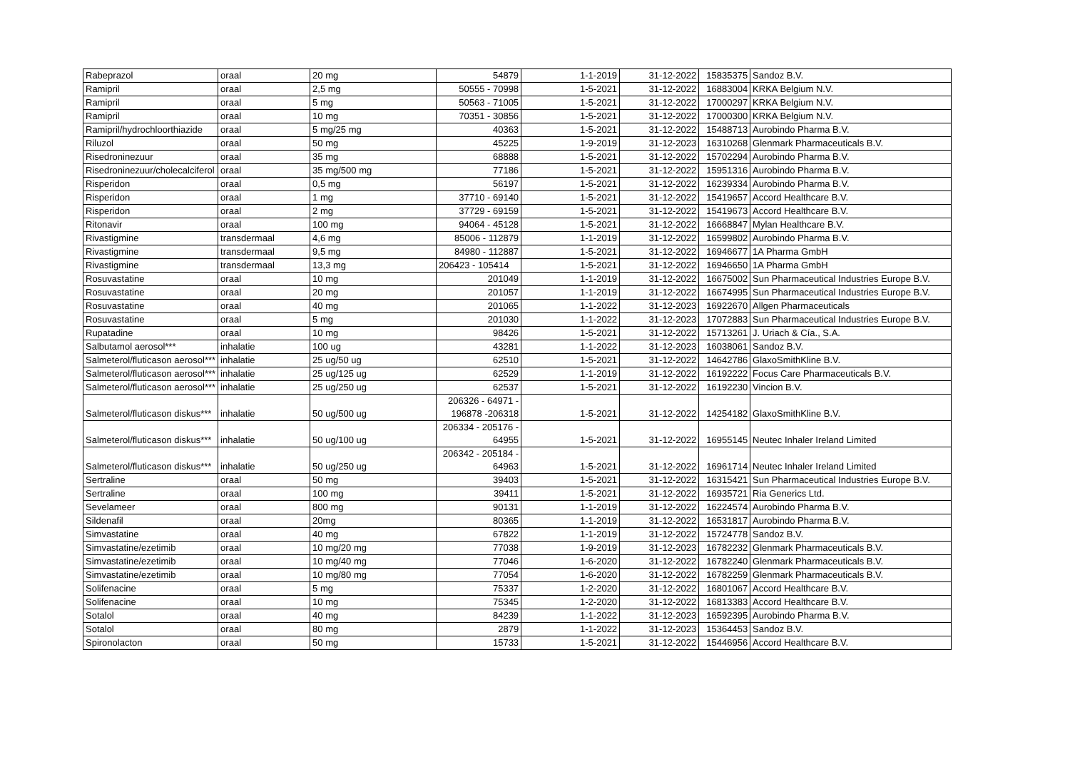| Rabeprazol | oraal | 20 mg | 54879 | 1-1-2019 | 31-12-2022 | 15835375 | Sandoz B.V. |
| Ramipril | oraal | 2,5 mg | 50555 - 70998 | 1-5-2021 | 31-12-2022 | 16883004 | KRKA Belgium N.V. |
| Ramipril | oraal | 5 mg | 50563 - 71005 | 1-5-2021 | 31-12-2022 | 17000297 | KRKA Belgium N.V. |
| Ramipril | oraal | 10 mg | 70351 - 30856 | 1-5-2021 | 31-12-2022 | 17000300 | KRKA Belgium N.V. |
| Ramipril/hydrochloorthiazide | oraal | 5 mg/25 mg | 40363 | 1-5-2021 | 31-12-2022 | 15488713 | Aurobindo Pharma B.V. |
| Riluzol | oraal | 50 mg | 45225 | 1-9-2019 | 31-12-2023 | 16310268 | Glenmark Pharmaceuticals B.V. |
| Risedroninezuur | oraal | 35 mg | 68888 | 1-5-2021 | 31-12-2022 | 15702294 | Aurobindo Pharma B.V. |
| Risedroninezuur/cholecalciferol | oraal | 35 mg/500 mg | 77186 | 1-5-2021 | 31-12-2022 | 15951316 | Aurobindo Pharma B.V. |
| Risperidon | oraal | 0,5 mg | 56197 | 1-5-2021 | 31-12-2022 | 16239334 | Aurobindo Pharma B.V. |
| Risperidon | oraal | 1 mg | 37710 - 69140 | 1-5-2021 | 31-12-2022 | 15419657 | Accord Healthcare B.V. |
| Risperidon | oraal | 2 mg | 37729 - 69159 | 1-5-2021 | 31-12-2022 | 15419673 | Accord Healthcare B.V. |
| Ritonavir | oraal | 100 mg | 94064 - 45128 | 1-5-2021 | 31-12-2022 | 16668847 | Mylan Healthcare B.V. |
| Rivastigmine | transdermaal | 4,6 mg | 85006 - 112879 | 1-1-2019 | 31-12-2022 | 16599802 | Aurobindo Pharma B.V. |
| Rivastigmine | transdermaal | 9,5 mg | 84980 - 112887 | 1-5-2021 | 31-12-2022 | 16946677 | 1A Pharma GmbH |
| Rivastigmine | transdermaal | 13,3 mg | 206423 - 105414 | 1-5-2021 | 31-12-2022 | 16946650 | 1A Pharma GmbH |
| Rosuvastatine | oraal | 10 mg | 201049 | 1-1-2019 | 31-12-2022 | 16675002 | Sun Pharmaceutical Industries Europe B.V. |
| Rosuvastatine | oraal | 20 mg | 201057 | 1-1-2019 | 31-12-2022 | 16674995 | Sun Pharmaceutical Industries Europe B.V. |
| Rosuvastatine | oraal | 40 mg | 201065 | 1-1-2022 | 31-12-2023 | 16922670 | Allgen Pharmaceuticals |
| Rosuvastatine | oraal | 5 mg | 201030 | 1-1-2022 | 31-12-2023 | 17072883 | Sun Pharmaceutical Industries Europe B.V. |
| Rupatadine | oraal | 10 mg | 98426 | 1-5-2021 | 31-12-2022 | 15713261 | J. Uriach & Cía., S.A. |
| Salbutamol aerosol*** | inhalatie | 100 ug | 43281 | 1-1-2022 | 31-12-2023 | 16038061 | Sandoz B.V. |
| Salmeterol/fluticason aerosol*** | inhalatie | 25 ug/50 ug | 62510 | 1-5-2021 | 31-12-2022 | 14642786 | GlaxoSmithKline B.V. |
| Salmeterol/fluticason aerosol*** | inhalatie | 25 ug/125 ug | 62529 | 1-1-2019 | 31-12-2022 | 16192222 | Focus Care Pharmaceuticals B.V. |
| Salmeterol/fluticason aerosol*** | inhalatie | 25 ug/250 ug | 62537 | 1-5-2021 | 31-12-2022 | 16192230 | Vincion B.V. |
| Salmeterol/fluticason diskus*** | inhalatie | 50 ug/500 ug | 206326 - 64971 - 196878 -206318 | 1-5-2021 | 31-12-2022 | 14254182 | GlaxoSmithKline B.V. |
| Salmeterol/fluticason diskus*** | inhalatie | 50 ug/100 ug | 206334 - 205176 - 64955 | 1-5-2021 | 31-12-2022 | 16955145 | Neutec Inhaler Ireland Limited |
| Salmeterol/fluticason diskus*** | inhalatie | 50 ug/250 ug | 206342 - 205184 - 64963 | 1-5-2021 | 31-12-2022 | 16961714 | Neutec Inhaler Ireland Limited |
| Sertraline | oraal | 50 mg | 39403 | 1-5-2021 | 31-12-2022 | 16315421 | Sun Pharmaceutical Industries Europe B.V. |
| Sertraline | oraal | 100 mg | 39411 | 1-5-2021 | 31-12-2022 | 16935721 | Ria Generics Ltd. |
| Sevelameer | oraal | 800 mg | 90131 | 1-1-2019 | 31-12-2022 | 16224574 | Aurobindo Pharma B.V. |
| Sildenafil | oraal | 20mg | 80365 | 1-1-2019 | 31-12-2022 | 16531817 | Aurobindo Pharma B.V. |
| Simvastatine | oraal | 40 mg | 67822 | 1-1-2019 | 31-12-2022 | 15724778 | Sandoz B.V. |
| Simvastatine/ezetimib | oraal | 10 mg/20 mg | 77038 | 1-9-2019 | 31-12-2023 | 16782232 | Glenmark Pharmaceuticals B.V. |
| Simvastatine/ezetimib | oraal | 10 mg/40 mg | 77046 | 1-6-2020 | 31-12-2022 | 16782240 | Glenmark Pharmaceuticals B.V. |
| Simvastatine/ezetimib | oraal | 10 mg/80 mg | 77054 | 1-6-2020 | 31-12-2022 | 16782259 | Glenmark Pharmaceuticals B.V. |
| Solifenacine | oraal | 5 mg | 75337 | 1-2-2020 | 31-12-2022 | 16801067 | Accord Healthcare B.V. |
| Solifenacine | oraal | 10 mg | 75345 | 1-2-2020 | 31-12-2022 | 16813383 | Accord Healthcare B.V. |
| Sotalol | oraal | 40 mg | 84239 | 1-1-2022 | 31-12-2023 | 16592395 | Aurobindo Pharma B.V. |
| Sotalol | oraal | 80 mg | 2879 | 1-1-2022 | 31-12-2023 | 15364453 | Sandoz B.V. |
| Spironolacton | oraal | 50 mg | 15733 | 1-5-2021 | 31-12-2022 | 15446956 | Accord Healthcare B.V. |